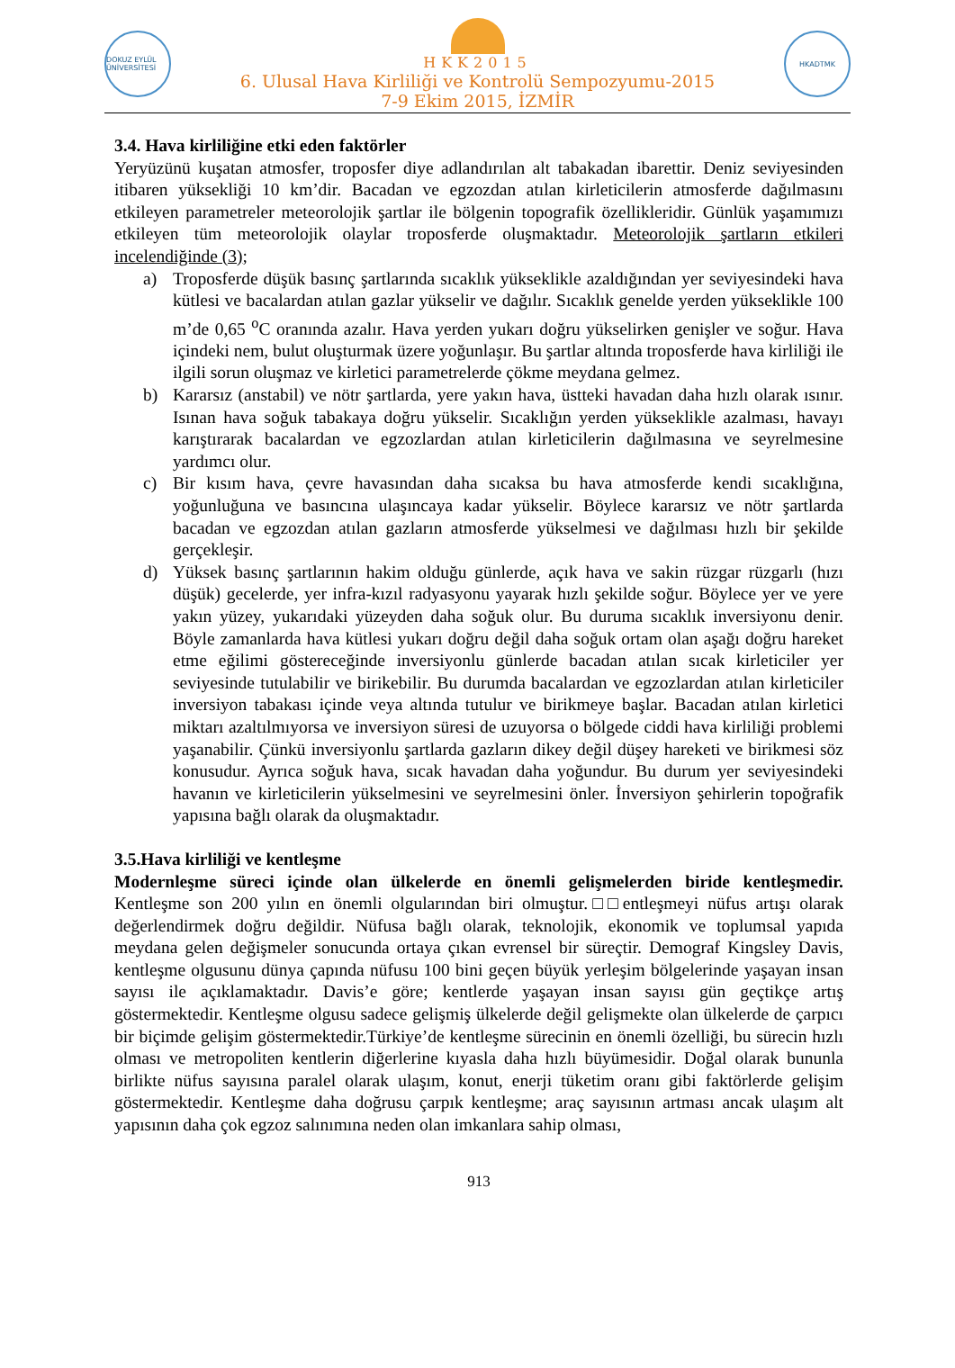DOKUZ EYLÜL ÜNİVERSİTESİ
HKK2015
6. Ulusal Hava Kirliliği ve Kontrolü Sempozyumu-2015
7-9 Ekim 2015, İZMİR
HKADTMK
3.4. Hava kirliliğine etki eden faktörler
Yeryüzünü kuşatan atmosfer, troposfer diye adlandırılan alt tabakadan ibarettir. Deniz seviyesinden itibaren yüksekliği 10 km’dir. Bacadan ve egzozdan atılan kirleticilerin atmosferde dağılmasını etkileyen parametreler meteorolojik şartlar ile bölgenin topografik özellikleridir. Günlük yaşamımızı etkileyen tüm meteorolojik olaylar troposferde oluşmaktadır. Meteorolojik şartların etkileri incelendiğinde (3);
a) Troposferde düşük basınç şartlarında sıcaklık yükseklikle azaldığından yer seviyesindeki hava kütlesi ve bacalardan atılan gazlar yükselir ve dağılır. Sıcaklık genelde yerden yükseklikle 100 m’de 0,65 <sup>o</sup>C oranında azalır. Hava yerden yukarı doğru yükselirken genişler ve soğur. Hava içindeki nem, bulut oluşturmak üzere yoğunlaşır. Bu şartlar altında troposferde hava kirliliği ile ilgili sorun oluşmaz ve kirletici parametrelerde çökme meydana gelmez.
b) Kararsız (anstabil) ve nötr şartlarda, yere yakın hava, üstteki havadan daha hızlı olarak ısınır. Isınan hava soğuk tabakaya doğru yükselir. Sıcaklığın yerden yükseklikle azalması, havayı karıştırarak bacalardan ve egzozlardan atılan kirleticilerin dağılmasına ve seyrelmesine yardımcı olur.
c) Bir kısım hava, çevre havasından daha sıcaksa bu hava atmosferde kendi sıcaklığına, yoğunluğuna ve basıncına ulaşıncaya kadar yükselir. Böylece kararsız ve nötr şartlarda bacadan ve egzozdan atılan gazların atmosferde yükselmesi ve dağılması hızlı bir şekilde gerçekleşir.
d) Yüksek basınç şartlarının hakim olduğu günlerde, açık hava ve sakin rüzgar rüzgarlı (hızı düşük) gecelerde, yer infra-kızıl radyasyonu yayarak hızlı şekilde soğur. Böylece yer ve yere yakın yüzey, yukarıdaki yüzeyden daha soğuk olur. Bu duruma sıcaklık inversiyonu denir. Böyle zamanlarda hava kütlesi yukarı doğru değil daha soğuk ortam olan aşağı doğru hareket etme eğilimi göstereceğinde inversiyonlu günlerde bacadan atılan sıcak kirleticiler yer seviyesinde tutulabilir ve birikebilir. Bu durumda bacalardan ve egzozlardan atılan kirleticiler inversiyon tabakası içinde veya altında tutulur ve birikmeye başlar. Bacadan atılan kirletici miktarı azaltılmıyorsa ve inversiyon süresi de uzuyorsa o bölgede ciddi hava kirliliği problemi yaşanabilir. Çünkü inversiyonlu şartlarda gazların dikey değil düşey hareketi ve birikmesi söz konusudur. Ayrıca soğuk hava, sıcak havadan daha yoğundur. Bu durum yer seviyesindeki havanın ve kirleticilerin yükselmesini ve seyrelmesini önler. İnversiyon şehirlerin topoğrafik yapısına bağlı olarak da oluşmaktadır.
3.5.Hava kirliliği ve kentleşme
Modernleşme süreci içinde olan ülkelerde en önemli gelişmelerden biride kentleşmedir. Kentleşme son 200 yılın en önemli olgularından biri olmuştur.□□entleşmeyi nüfus artışı olarak değerlendirmek doğru değildir. Nüfusa bağlı olarak, teknolojik, ekonomik ve toplumsal yapıda meydana gelen değişmeler sonucunda ortaya çıkan evrensel bir süreçtir. Demograf Kingsley Davis, kentleşme olgusunu dünya çapında nüfusu 100 bini geçen büyük yerleşim bölgelerinde yaşayan insan sayısı ile açıklamaktadır. Davis’e göre; kentlerde yaşayan insan sayısı gün geçtikçe artış göstermektedir. Kentleşme olgusu sadece gelişmiş ülkelerde değil gelişmekte olan ülkelerde de çarpıcı bir biçimde gelişim göstermektedir.Türkiye’de kentleşme sürecinin en önemli özelliği, bu sürecin hızlı olması ve metropoliten kentlerin diğerlerine kıyasla daha hızlı büyümesidir. Doğal olarak bununla birlikte nüfus sayısına paralel olarak ulaşım, konut, enerji tüketim oranı gibi faktörlerde gelişim göstermektedir. Kentleşme daha doğrusu çarpık kentleşme; araç sayısının artması ancak ulaşım alt yapısının daha çok egzoz salınımına neden olan imkanlara sahip olması,
913